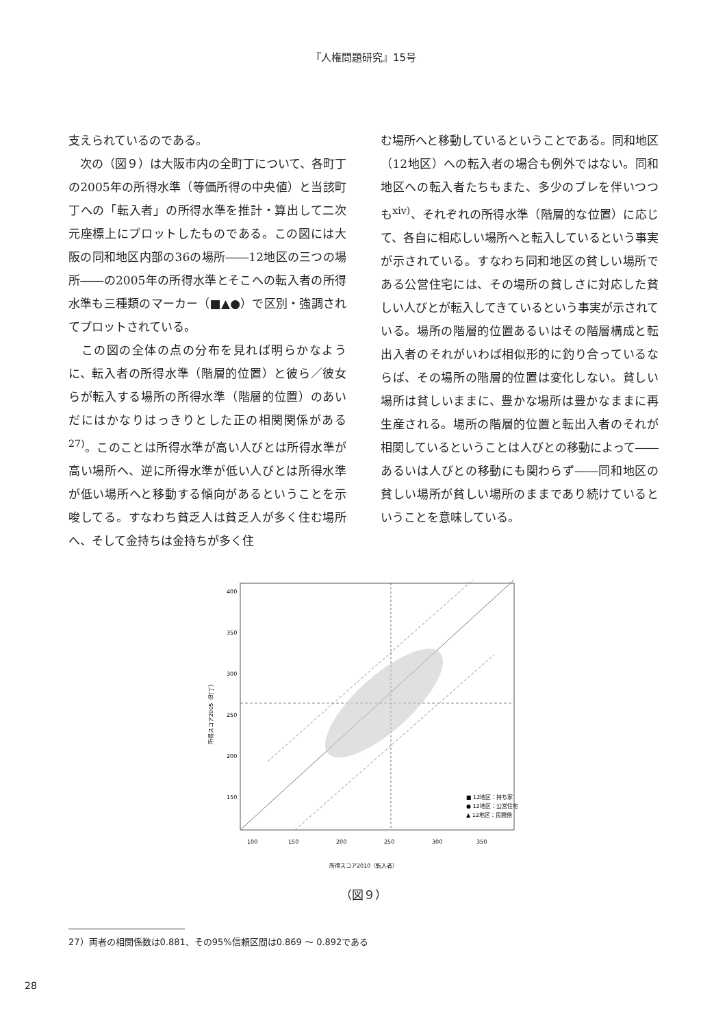『人権問題研究』15号
支えられているのである。
　次の（図９）は大阪市内の全町丁について、各町丁の2005年の所得水準（等価所得の中央値）と当該町丁への「転入者」の所得水準を推計・算出して二次元座標上にプロットしたものである。この図には大阪の同和地区内部の36の場所――12地区の三つの場所――の2005年の所得水準とそこへの転入者の所得水準も三種類のマーカー（■▲●）で区別・強調されてプロットされている。
　この図の全体の点の分布を見れば明らかなように、転入者の所得水準（階層的位置）と彼ら／彼女らが転入する場所の所得水準（階層的位置）のあいだにはかなりはっきりとした正の相関関係がある<sup>27)</sup>。このことは所得水準が高い人びとは所得水準が高い場所へ、逆に所得水準が低い人びとは所得水準が低い場所へと移動する傾向があるということを示唆してる。すなわち貧乏人は貧乏人が多く住む場所へ、そして金持ちは金持ちが多く住
む場所へと移動しているということである。同和地区（12地区）への転入者の場合も例外ではない。同和地区への転入者たちもまた、多少のブレを伴いつつも<sup>xiv)</sup>、それぞれの所得水準（階層的な位置）に応じて、各自に相応しい場所へと転入しているという事実が示されている。すなわち同和地区の貧しい場所である公営住宅には、その場所の貧しさに対応した貧しい人びとが転入してきているという事実が示されている。場所の階層的位置あるいはその階層構成と転出入者のそれがいわば相似形的に釣り合っているならば、その場所の階層的位置は変化しない。貧しい場所は貧しいままに、豊かな場所は豊かなままに再生産される。場所の階層的位置と転出入者のそれが相関しているということは人びとの移動によって――あるいは人びとの移動にも関わらず――同和地区の貧しい場所が貧しい場所のままであり続けているということを意味している。
400
350
300
250
200
150
100
150
200
250
300
350
■ 12地区：持ち家
● 12地区：公営住宅
▲ 12地区：民間借
所得スコア2010（転入者）
所得スコア2005（町丁）
（図９）
27）両者の相関係数は0.881、その95%信頼区間は0.869 ～ 0.892である
28